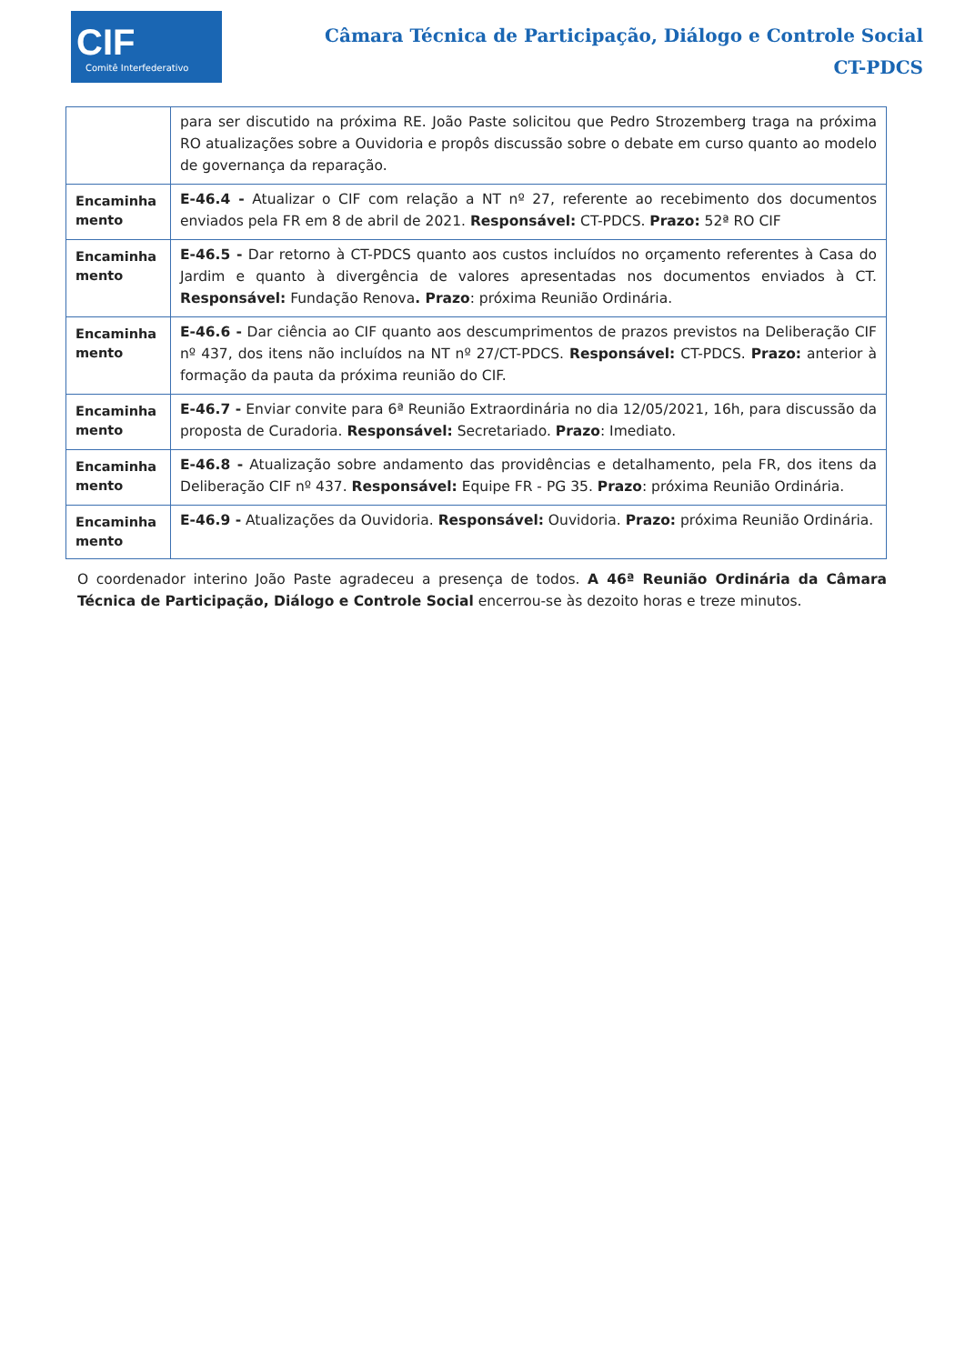CIF
Comitê Interfederativo
Câmara Técnica de Participação, Diálogo e Controle Social
CT-PDCS
| | para ser discutido na próxima RE. João Paste solicitou que Pedro Strozemberg traga na próxima RO atualizações sobre a Ouvidoria e propôs discussão sobre o debate em curso quanto ao modelo de governança da reparação. |
| Encaminha mento | E-46.4 - Atualizar o CIF com relação a NT nº 27, referente ao recebimento dos documentos enviados pela FR em 8 de abril de 2021. Responsável: CT-PDCS. Prazo: 52ª RO CIF |
| Encaminha mento | E-46.5 - Dar retorno à CT-PDCS quanto aos custos incluídos no orçamento referentes à Casa do Jardim e quanto à divergência de valores apresentadas nos documentos enviados à CT. Responsável: Fundação Renova . Prazo : próxima Reunião Ordinária. |
| Encaminha mento | E-46.6 - Dar ciência ao CIF quanto aos descumprimentos de prazos previstos na Deliberação CIF nº 437, dos itens não incluídos na NT nº 27/CT-PDCS. Responsável: CT-PDCS. Prazo: anterior à formação da pauta da próxima reunião do CIF. |
| Encaminha mento | E-46.7 - Enviar convite para 6ª Reunião Extraordinária no dia 12/05/2021, 16h, para discussão da proposta de Curadoria. Responsável: Secretariado. Prazo : Imediato. |
| Encaminha mento | E-46.8 - Atualização sobre andamento das providências e detalhamento, pela FR, dos itens da Deliberação CIF nº 437. Responsável: Equipe FR - PG 35. Prazo : próxima Reunião Ordinária. |
| Encaminha mento | E-46.9 - Atualizações da Ouvidoria. Responsável: Ouvidoria. Prazo: próxima Reunião Ordinária. |
O coordenador interino João Paste agradeceu a presença de todos. A 46ª Reunião Ordinária da Câmara Técnica de Participação, Diálogo e Controle Social encerrou-se às dezoito horas e treze minutos.